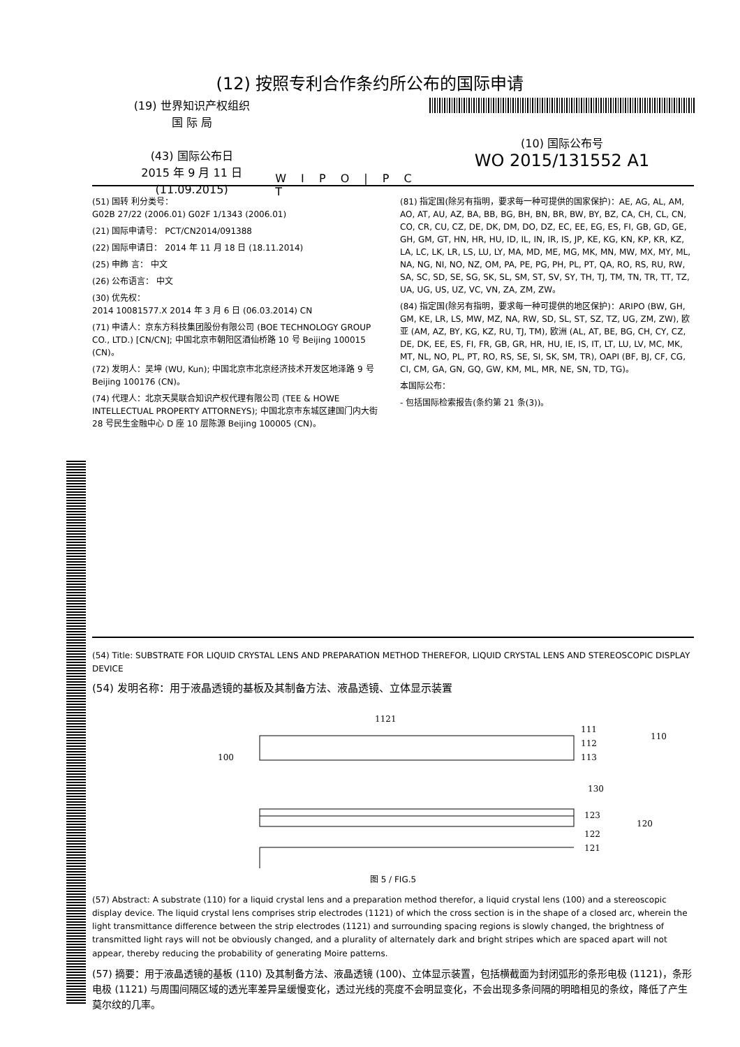(12) 按照专利合作条约所公布的国际申请
(19) 世界知识产权组织
国 际 局
(43) 国际公布日
2015 年 9 月 11 日 (11.09.2015)
W I P O | P C T
(10) 国际公布号
WO 2015/131552 A1
(51) 国转 利分类号：
G02B 27/22 (2006.01) G02F 1/1343 (2006.01)
(21) 国际申请号： PCT/CN2014/091388
(22) 国际申请日： 2014 年 11 月 18 日 (18.11.2014)
(25) 申飾 言： 中文
(26) 公布语言： 中文
(30) 优先权：
2014 10081577.X 2014 年 3 月 6 日 (06.03.2014) CN
(71) 申请人：京东方科技集团股份有限公司 (BOE TECHNOLOGY GROUP CO., LTD.) [CN/CN]; 中国北京市朝阳区酒仙桥路 10 号 Beijing 100015 (CN)。
(72) 发明人：吴坤 (WU, Kun); 中国北京市北京经济技术开发区地泽路 9 号 Beijing 100176 (CN)。
(74) 代理人：北京天昊联合知识产权代理有限公司 (TEE & HOWE INTELLECTUAL PROPERTY ATTORNEYS); 中国北京市东城区建国门内大街 28 号民生金融中心 D 座 10 层陈源 Beijing 100005 (CN)。
(81) 指定国(除另有指明，要求每一种可提供的国家保护)：AE, AG, AL, AM, AO, AT, AU, AZ, BA, BB, BG, BH, BN, BR, BW, BY, BZ, CA, CH, CL, CN, CO, CR, CU, CZ, DE, DK, DM, DO, DZ, EC, EE, EG, ES, FI, GB, GD, GE, GH, GM, GT, HN, HR, HU, ID, IL, IN, IR, IS, JP, KE, KG, KN, KP, KR, KZ, LA, LC, LK, LR, LS, LU, LY, MA, MD, ME, MG, MK, MN, MW, MX, MY, ML, NA, NG, NI, NO, NZ, OM, PA, PE, PG, PH, PL, PT, QA, RO, RS, RU, RW, SA, SC, SD, SE, SG, SK, SL, SM, ST, SV, SY, TH, TJ, TM, TN, TR, TT, TZ, UA, UG, US, UZ, VC, VN, ZA, ZM, ZW。
(84) 指定国(除另有指明，要求每一种可提供的地区保护)：ARIPO (BW, GH, GM, KE, LR, LS, MW, MZ, NA, RW, SD, SL, ST, SZ, TZ, UG, ZM, ZW), 欧亚 (AM, AZ, BY, KG, KZ, RU, TJ, TM), 欧洲 (AL, AT, BE, BG, CH, CY, CZ, DE, DK, EE, ES, FI, FR, GB, GR, HR, HU, IE, IS, IT, LT, LU, LV, MC, MK, MT, NL, NO, PL, PT, RO, RS, SE, SI, SK, SM, TR), OAPI (BF, BJ, CF, CG, CI, CM, GA, GN, GQ, GW, KM, ML, MR, NE, SN, TD, TG)。
本国际公布：
- 包括国际检索报告(条约第 21 条(3))。
(54) Title: SUBSTRATE FOR LIQUID CRYSTAL LENS AND PREPARATION METHOD THEREFOR, LIQUID CRYSTAL LENS AND STEREOSCOPIC DISPLAY DEVICE
(54) 发明名称：用于液晶透镜的基板及其制备方法、液晶透镜、立体显示装置
1121
111
112
113
110
100
130
123
122
121
120
图 5 / FIG.5
(57) Abstract: A substrate (110) for a liquid crystal lens and a preparation method therefor, a liquid crystal lens (100) and a stereoscopic display device. The liquid crystal lens comprises strip electrodes (1121) of which the cross section is in the shape of a closed arc, wherein the light transmittance difference between the strip electrodes (1121) and surrounding spacing regions is slowly changed, the brightness of transmitted light rays will not be obviously changed, and a plurality of alternately dark and bright stripes which are spaced apart will not appear, thereby reducing the probability of generating Moire patterns.
(57) 摘要：用于液晶透镜的基板 (110) 及其制备方法、液晶透镜 (100)、立体显示装置，包括横截面为封闭弧形的条形电极 (1121)，条形电极 (1121) 与周围间隔区域的透光率差异呈缓慢变化，透过光线的亮度不会明显变化，不会出现多条间隔的明暗相见的条纹，降低了产生莫尔纹的几率。